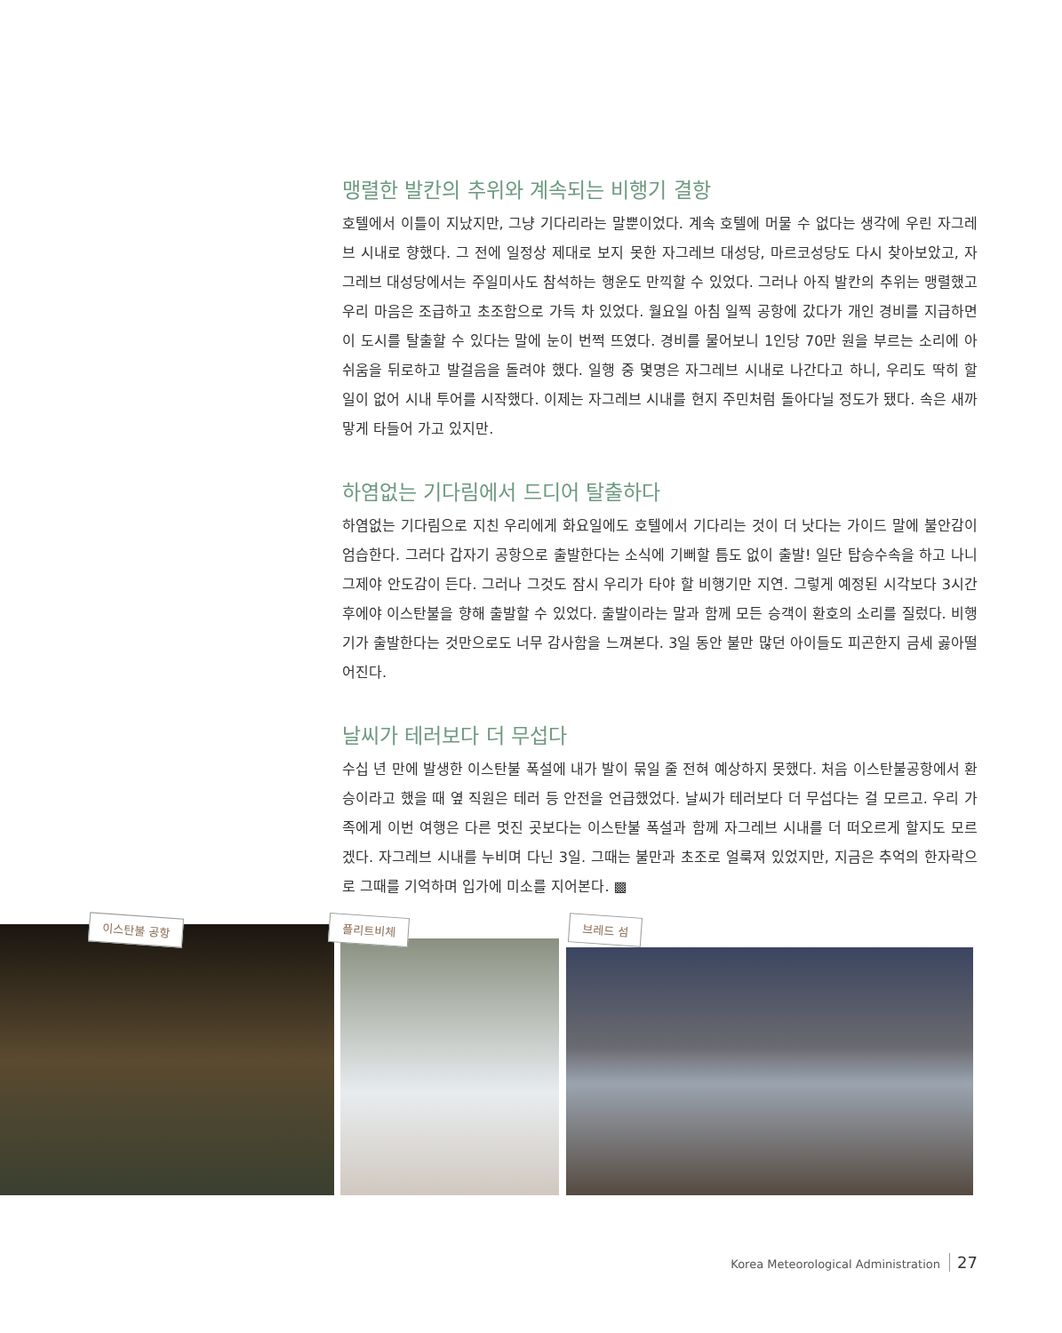맹렬한 발칸의 추위와 계속되는 비행기 결항
호텔에서 이틀이 지났지만, 그냥 기다리라는 말뿐이었다. 계속 호텔에 머물 수 없다는 생각에 우린 자그레브 시내로 향했다. 그 전에 일정상 제대로 보지 못한 자그레브 대성당, 마르코성당도 다시 찾아보았고, 자그레브 대성당에서는 주일미사도 참석하는 행운도 만끽할 수 있었다. 그러나 아직 발칸의 추위는 맹렬했고 우리 마음은 조급하고 초조함으로 가득 차 있었다. 월요일 아침 일찍 공항에 갔다가 개인 경비를 지급하면 이 도시를 탈출할 수 있다는 말에 눈이 번쩍 뜨였다. 경비를 물어보니 1인당 70만 원을 부르는 소리에 아쉬움을 뒤로하고 발걸음을 돌려야 했다. 일행 중 몇명은 자그레브 시내로 나간다고 하니, 우리도 딱히 할 일이 없어 시내 투어를 시작했다. 이제는 자그레브 시내를 현지 주민처럼 돌아다닐 정도가 됐다. 속은 새까맣게 타들어 가고 있지만.
하염없는 기다림에서 드디어 탈출하다
하염없는 기다림으로 지친 우리에게 화요일에도 호텔에서 기다리는 것이 더 낫다는 가이드 말에 불안감이 엄습한다. 그러다 갑자기 공항으로 출발한다는 소식에 기뻐할 틈도 없이 출발! 일단 탑승수속을 하고 나니 그제야 안도감이 든다. 그러나 그것도 잠시 우리가 타야 할 비행기만 지연. 그렇게 예정된 시각보다 3시간 후에야 이스탄불을 향해 출발할 수 있었다. 출발이라는 말과 함께 모든 승객이 환호의 소리를 질렀다. 비행기가 출발한다는 것만으로도 너무 감사함을 느껴본다. 3일 동안 불만 많던 아이들도 피곤한지 금세 곯아떨어진다.
날씨가 테러보다 더 무섭다
수십 년 만에 발생한 이스탄불 폭설에 내가 발이 묶일 줄 전혀 예상하지 못했다. 처음 이스탄불공항에서 환승이라고 했을 때 옆 직원은 테러 등 안전을 언급했었다. 날씨가 테러보다 더 무섭다는 걸 모르고. 우리 가족에게 이번 여행은 다른 멋진 곳보다는 이스탄불 폭설과 함께 자그레브 시내를 더 떠오르게 할지도 모르겠다. 자그레브 시내를 누비며 다닌 3일. 그때는 불만과 초조로 얼룩져 있었지만, 지금은 추억의 한자락으로 그때를 기억하며 입가에 미소를 지어본다. ▩
이스탄불 공항 플리트비체 브레드 섬
Korea Meteorological Administration 27